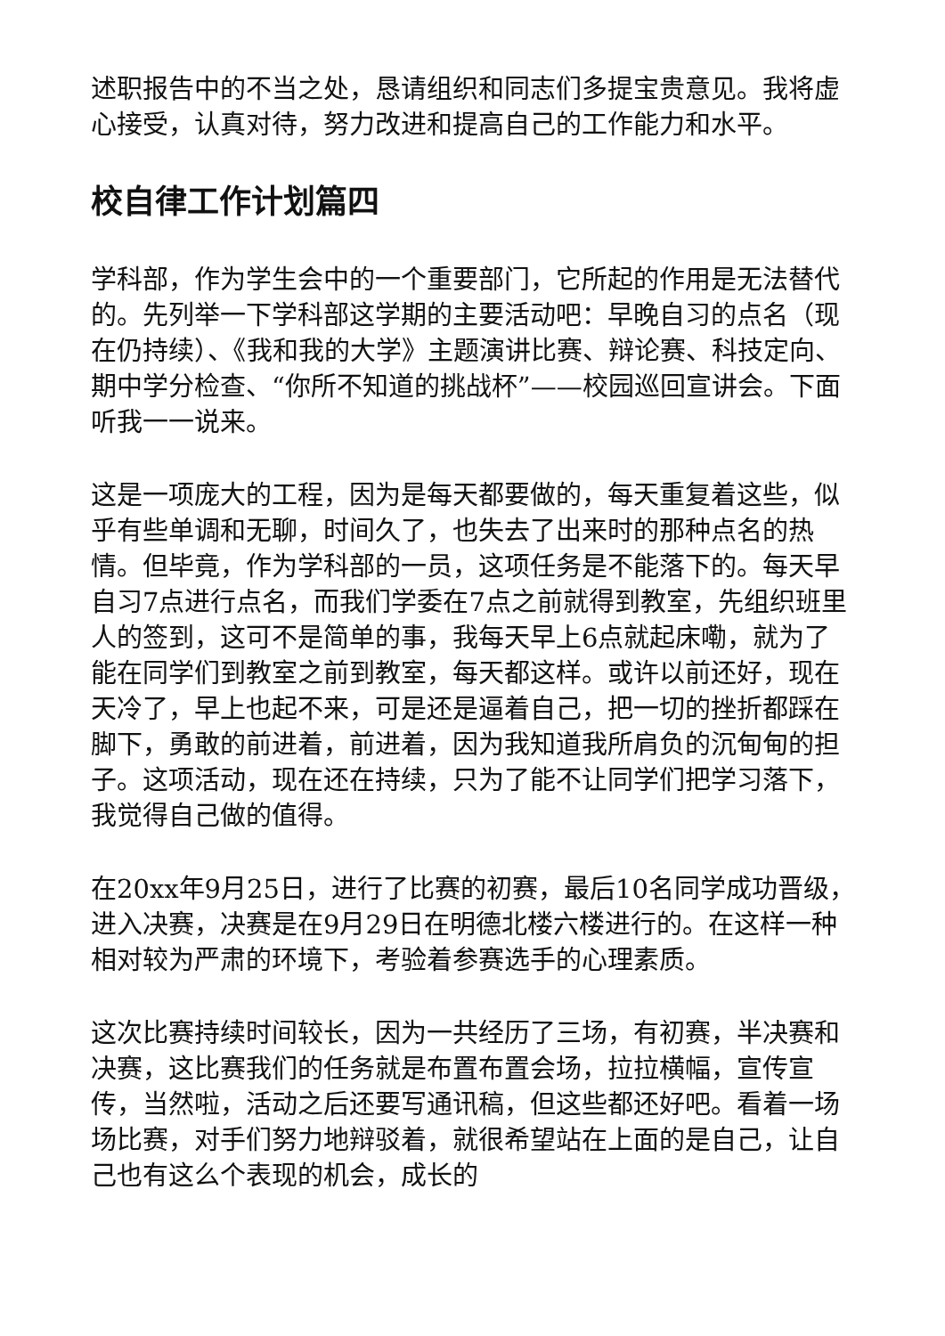述职报告中的不当之处，恳请组织和同志们多提宝贵意见。我将虚心接受，认真对待，努力改进和提高自己的工作能力和水平。
校自律工作计划篇四
学科部，作为学生会中的一个重要部门，它所起的作用是无法替代的。先列举一下学科部这学期的主要活动吧：早晚自习的点名（现在仍持续）、《我和我的大学》主题演讲比赛、辩论赛、科技定向、期中学分检查、“你所不知道的挑战杯”——校园巡回宣讲会。下面听我一一说来。
这是一项庞大的工程，因为是每天都要做的，每天重复着这些，似乎有些单调和无聊，时间久了，也失去了出来时的那种点名的热情。但毕竟，作为学科部的一员，这项任务是不能落下的。每天早自习7点进行点名，而我们学委在7点之前就得到教室，先组织班里人的签到，这可不是简单的事，我每天早上6点就起床嘞，就为了能在同学们到教室之前到教室，每天都这样。或许以前还好，现在天冷了，早上也起不来，可是还是逼着自己，把一切的挫折都踩在脚下，勇敢的前进着，前进着，因为我知道我所肩负的沉甸甸的担子。这项活动，现在还在持续，只为了能不让同学们把学习落下，我觉得自己做的值得。
在20xx年9月25日，进行了比赛的初赛，最后10名同学成功晋级，进入决赛，决赛是在9月29日在明德北楼六楼进行的。在这样一种相对较为严肃的环境下，考验着参赛选手的心理素质。
这次比赛持续时间较长，因为一共经历了三场，有初赛，半决赛和决赛，这比赛我们的任务就是布置布置会场，拉拉横幅，宣传宣传，当然啦，活动之后还要写通讯稿，但这些都还好吧。看着一场场比赛，对手们努力地辩驳着，就很希望站在上面的是自己，让自己也有这么个表现的机会，成长的